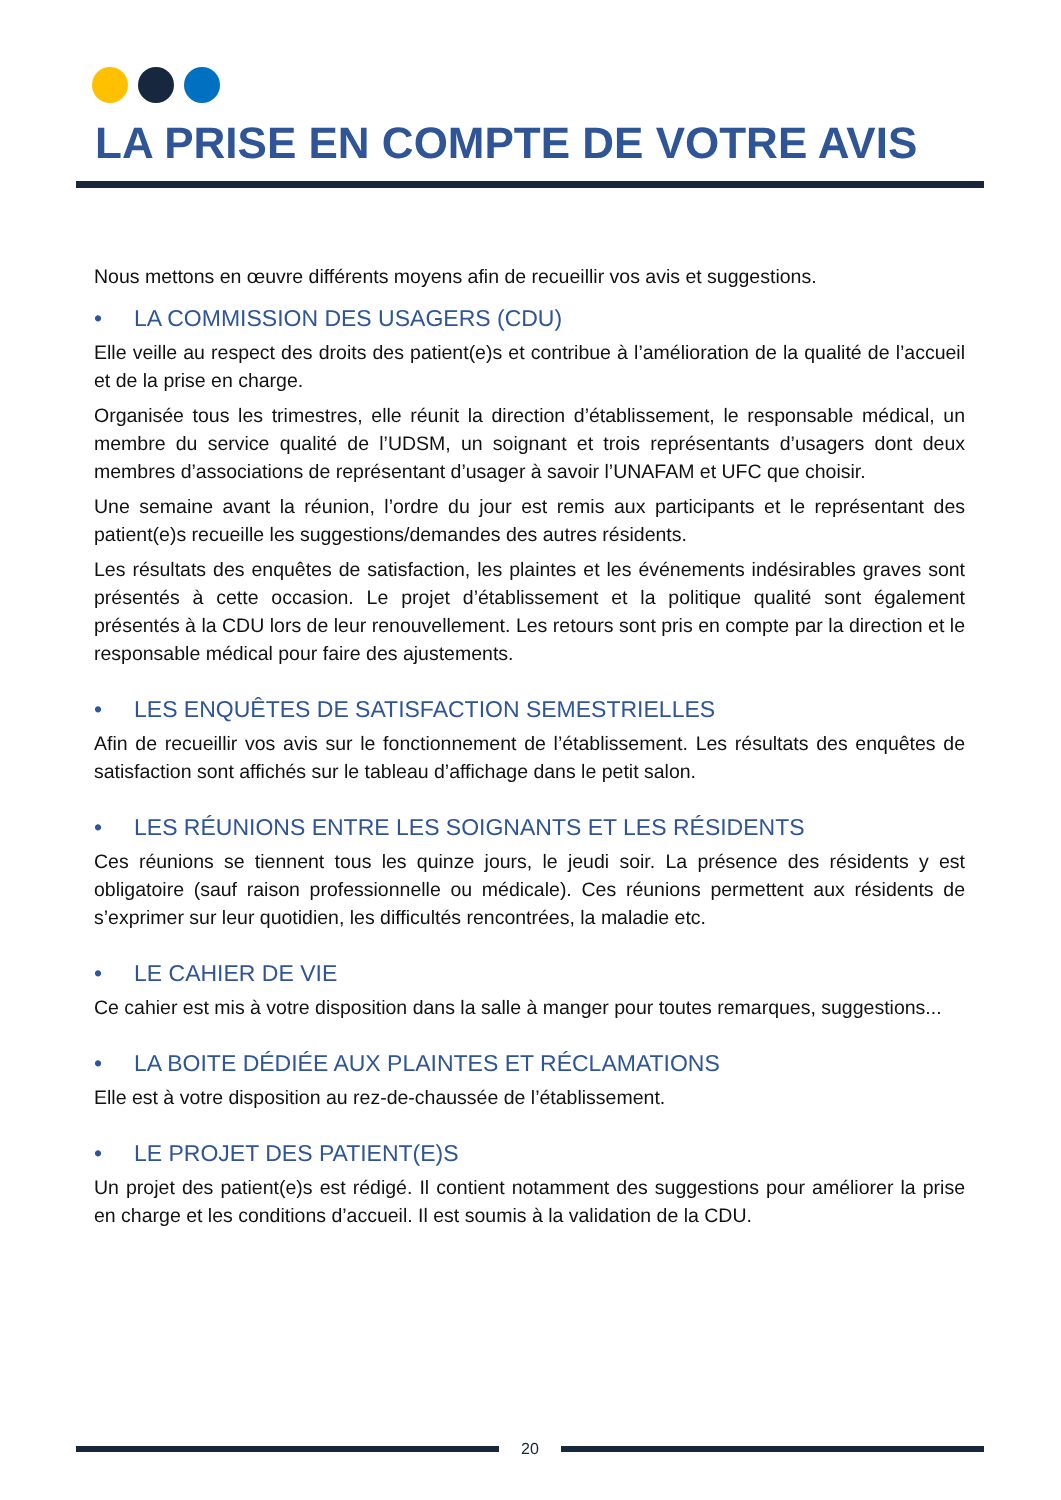LA PRISE EN COMPTE DE VOTRE AVIS
Nous mettons en œuvre différents moyens afin de recueillir vos avis et suggestions.
• LA COMMISSION DES USAGERS (CDU)
Elle veille au respect des droits des patient(e)s et contribue à l’amélioration de la qualité de l’accueil et de la prise en charge.
Organisée tous les trimestres, elle réunit la direction d’établissement, le responsable médical, un membre du service qualité de l’UDSM, un soignant et trois représentants d’usagers dont deux membres d’associations de représentant d’usager à savoir l’UNAFAM et UFC que choisir.
Une semaine avant la réunion, l’ordre du jour est remis aux participants et le représentant des patient(e)s recueille les suggestions/demandes des autres résidents.
Les résultats des enquêtes de satisfaction, les plaintes et les événements indésirables graves sont présentés à cette occasion. Le projet d’établissement et la politique qualité sont également présentés à la CDU lors de leur renouvellement. Les retours sont pris en compte par la direction et le responsable médical pour faire des ajustements.
• LES ENQUÊTES DE SATISFACTION SEMESTRIELLES
Afin de recueillir vos avis sur le fonctionnement de l’établissement. Les résultats des enquêtes de satisfaction sont affichés sur le tableau d’affichage dans le petit salon.
• LES RÉUNIONS ENTRE LES SOIGNANTS ET LES RÉSIDENTS
Ces réunions se tiennent tous les quinze jours, le jeudi soir. La présence des résidents y est obligatoire (sauf raison professionnelle ou médicale). Ces réunions permettent aux résidents de s’exprimer sur leur quotidien, les difficultés rencontrées, la maladie etc.
• LE CAHIER DE VIE
Ce cahier est mis à votre disposition dans la salle à manger pour toutes remarques, suggestions...
• LA BOITE DÉDIÉE AUX PLAINTES ET RÉCLAMATIONS
Elle est à votre disposition au rez-de-chaussée de l’établissement.
• LE PROJET DES PATIENT(E)S
Un projet des patient(e)s est rédigé. Il contient notamment des suggestions pour améliorer la prise en charge et les conditions d’accueil. Il est soumis à la validation de la CDU.
20